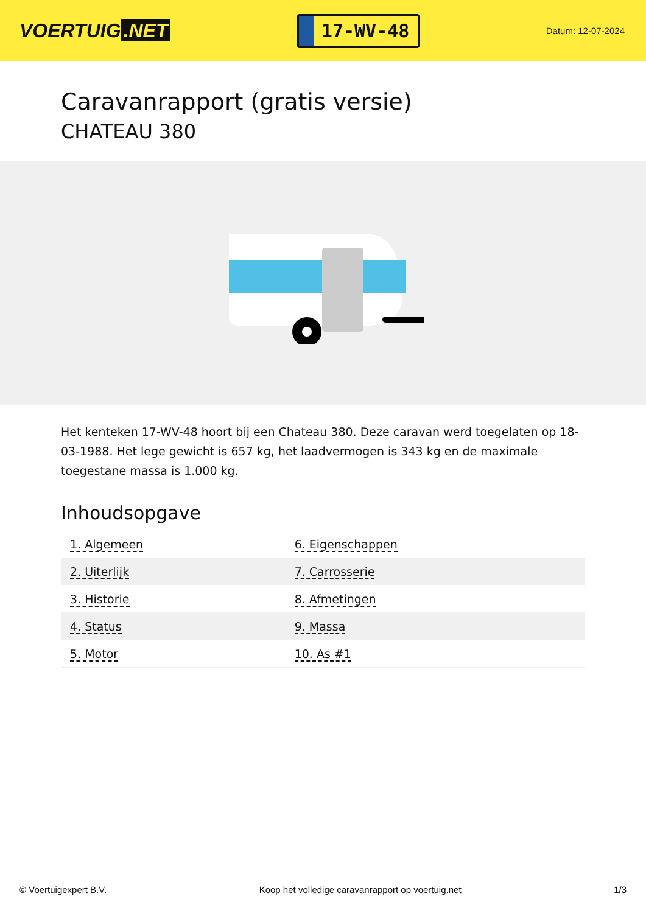VOERTUIG.NET
17-WV-48
Datum: 12-07-2024
Caravanrapport (gratis versie)
CHATEAU 380
Het kenteken 17-WV-48 hoort bij een Chateau 380. Deze caravan werd toegelaten op 18-03-1988. Het lege gewicht is 657 kg, het laadvermogen is 343 kg en de maximale toegestane massa is 1.000 kg.
Inhoudsopgave
| 1. Algemeen | 6. Eigenschappen |
| 2. Uiterlijk | 7. Carrosserie |
| 3. Historie | 8. Afmetingen |
| 4. Status | 9. Massa |
| 5. Motor | 10. As #1 |
© Voertuigexpert B.V. Koop het volledige caravanrapport op voertuig.net
1/3